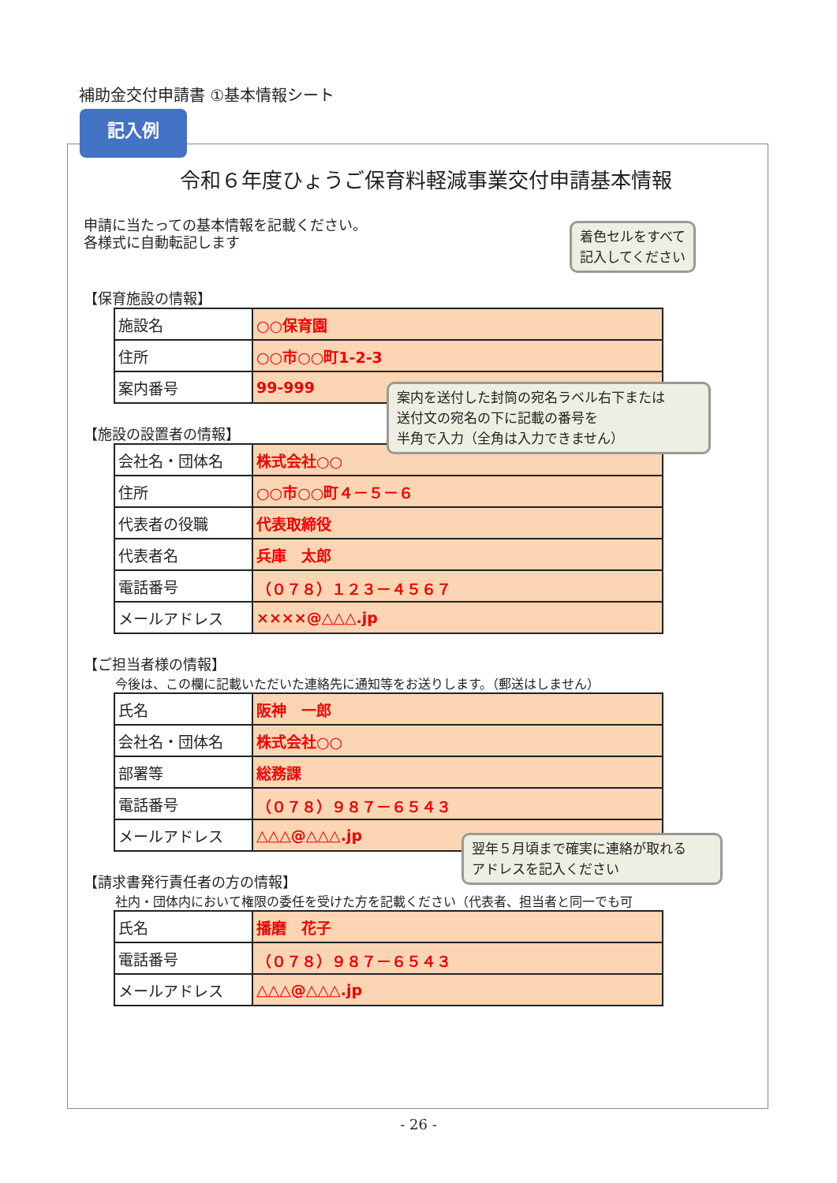補助金交付申請書 ①基本情報シート
令和６年度ひょうご保育料軽減事業交付申請基本情報
申請に当たっての基本情報を記載ください。
各様式に自動転記します
【保育施設の情報】
| 施設名 | ○○保育園 |
| 住所 | ○○市○○町1-2-3 |
| 案内番号 | 99-999 |
【施設の設置者の情報】
| 会社名・団体名 | 株式会社○○ |
| 住所 | ○○市○○町４－５－６ |
| 代表者の役職 | 代表取締役 |
| 代表者名 | 兵庫 太郎 |
| 電話番号 | （０７８）１２３－４５６７ |
| メールアドレス | ××××@△△△.jp |
【ご担当者様の情報】
今後は、この欄に記載いただいた連絡先に通知等をお送りします。（郵送はしません）
| 氏名 | 阪神 一郎 |
| 会社名・団体名 | 株式会社○○ |
| 部署等 | 総務課 |
| 電話番号 | （０７８）９８７－６５４３ |
| メールアドレス | △△△@△△△.jp |
【請求書発行責任者の方の情報】
社内・団体内において権限の委任を受けた方を記載ください（代表者、担当者と同一でも可
| 氏名 | 播磨 花子 |
| 電話番号 | （０７８）９８７－６５４３ |
| メールアドレス | △△△@△△△.jp |
記入例
着色セルをすべて
記入してください
案内を送付した封筒の宛名ラベル右下または
送付文の宛名の下に記載の番号を
半角で入力（全角は入力できません）
翌年５月頃まで確実に連絡が取れる
アドレスを記入ください
- 26 -